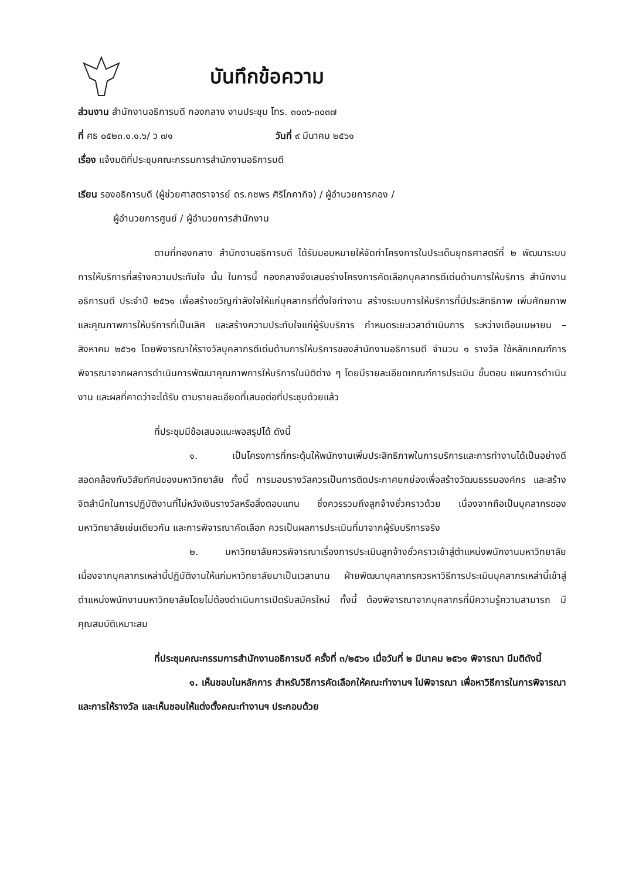บันทึกข้อความ
ส่วนงาน สำนักงานอธิการบดี กองกลาง งานประชุม โทร. ๓๐๓๖-๓๐๓๗
ที่ ศธ ๐๕๒๓.๑.๑.๖/ ว ๗๑ วันที่ ๙ มีนาคม ๒๕๖๑
เรื่อง แจ้งมติที่ประชุมคณะกรรมการสำนักงานอธิการบดี
เรียน รองอธิการบดี (ผู้ช่วยศาสตราจารย์ ดร.กชพร ศิริโภคากิจ) / ผู้อำนวยการกอง /
ผู้อำนวยการศูนย์ / ผู้อำนวยการสำนักงาน
ตามที่กองกลาง สำนักงานอธิการบดี ได้รับมอบหมายให้จัดทำโครงการในประเด็นยุทธศาสตร์ที่ ๒ พัฒนาระบบการให้บริการที่สร้างความประทับใจ นั้น ในการนี้ กองกลางจึงเสนอร่างโครงการคัดเลือกบุคลากรดีเด่นด้านการให้บริการ สำนักงานอธิการบดี ประจำปี ๒๕๖๑ เพื่อสร้างขวัญกำลังใจให้แก่บุคลากรที่ตั้งใจทำงาน สร้างระบบการให้บริการที่มีประสิทธิภาพ เพิ่มศักยภาพและคุณภาพการให้บริการที่เป็นเลิศ และสร้างความประทับใจแก่ผู้รับบริการ กำหนดระยะเวลาดำเนินการ ระหว่างเดือนเมษายน – สิงหาคม ๒๕๖๑ โดยพิจารณาให้รางวัลบุคลากรดีเด่นด้านการให้บริการของสำนักงานอธิการบดี จำนวน ๑ รางวัล ใช้หลักเกณฑ์การพิจารณาจากผลการดำเนินการพัฒนาคุณภาพการให้บริการในมิติต่าง ๆ โดยมีรายละเอียดเกณฑ์การประเมิน ขั้นตอน แผนการดำเนินงาน และผลที่คาดว่าจะได้รับ ตามรายละเอียดที่เสนอต่อที่ประชุมด้วยแล้ว
ที่ประชุมมีข้อเสนอแนะพอสรุปได้ ดังนี้
๑. เป็นโครงการที่กระตุ้นให้พนักงานเพิ่มประสิทธิภาพในการบริการและการทำงานได้เป็นอย่างดี สอดคล้องกับวิสัยทัศน์ของมหาวิทยาลัย ทั้งนี้ การมอบรางวัลควรเป็นการติดประกาศยกย่องเพื่อสร้างวัฒนธรรมองค์กร และสร้างจิตสำนึกในการปฏิบัติงานที่ไม่หวังเงินรางวัลหรือสิ่งตอบแทน ซึ่งควรรวมถึงลูกจ้างชั่วคราวด้วย เนื่องจากถือเป็นบุคลากรของมหาวิทยาลัยเช่นเดียวกัน และการพิจารณาคัดเลือก ควรเป็นผลการประเมินที่มาจากผู้รับบริการจริง
๒. มหาวิทยาลัยควรพิจารณาเรื่องการประเมินลูกจ้างชั่วคราวเข้าสู่ตำแหน่งพนักงานมหาวิทยาลัย เนื่องจากบุคลากรเหล่านี้ปฏิบัติงานให้แก่มหาวิทยาลัยมาเป็นเวลานาน ฝ่ายพัฒนาบุคลากรควรหาวิธีการประเมินบุคลากรเหล่านี้เข้าสู่ตำแหน่งพนักงานมหาวิทยาลัยโดยไม่ต้องดำเนินการเปิดรับสมัครใหม่ ทั้งนี้ ต้องพิจารณาจากบุคลากรที่มีความรู้ความสามารถ มีคุณสมบัติเหมาะสม
ที่ประชุมคณะกรรมการสำนักงานอธิการบดี ครั้งที่ ๓/๒๕๖๑ เมื่อวันที่ ๒ มีนาคม ๒๕๖๑ พิจารณา มีมติดังนี้
๑. เห็นชอบในหลักการ สำหรับวิธีการคัดเลือกให้คณะทำงานฯ ไปพิจารณา เพื่อหาวิธีการในการพิจารณาและการให้รางวัล และเห็นชอบให้แต่งตั้งคณะทำงานฯ ประกอบด้วย